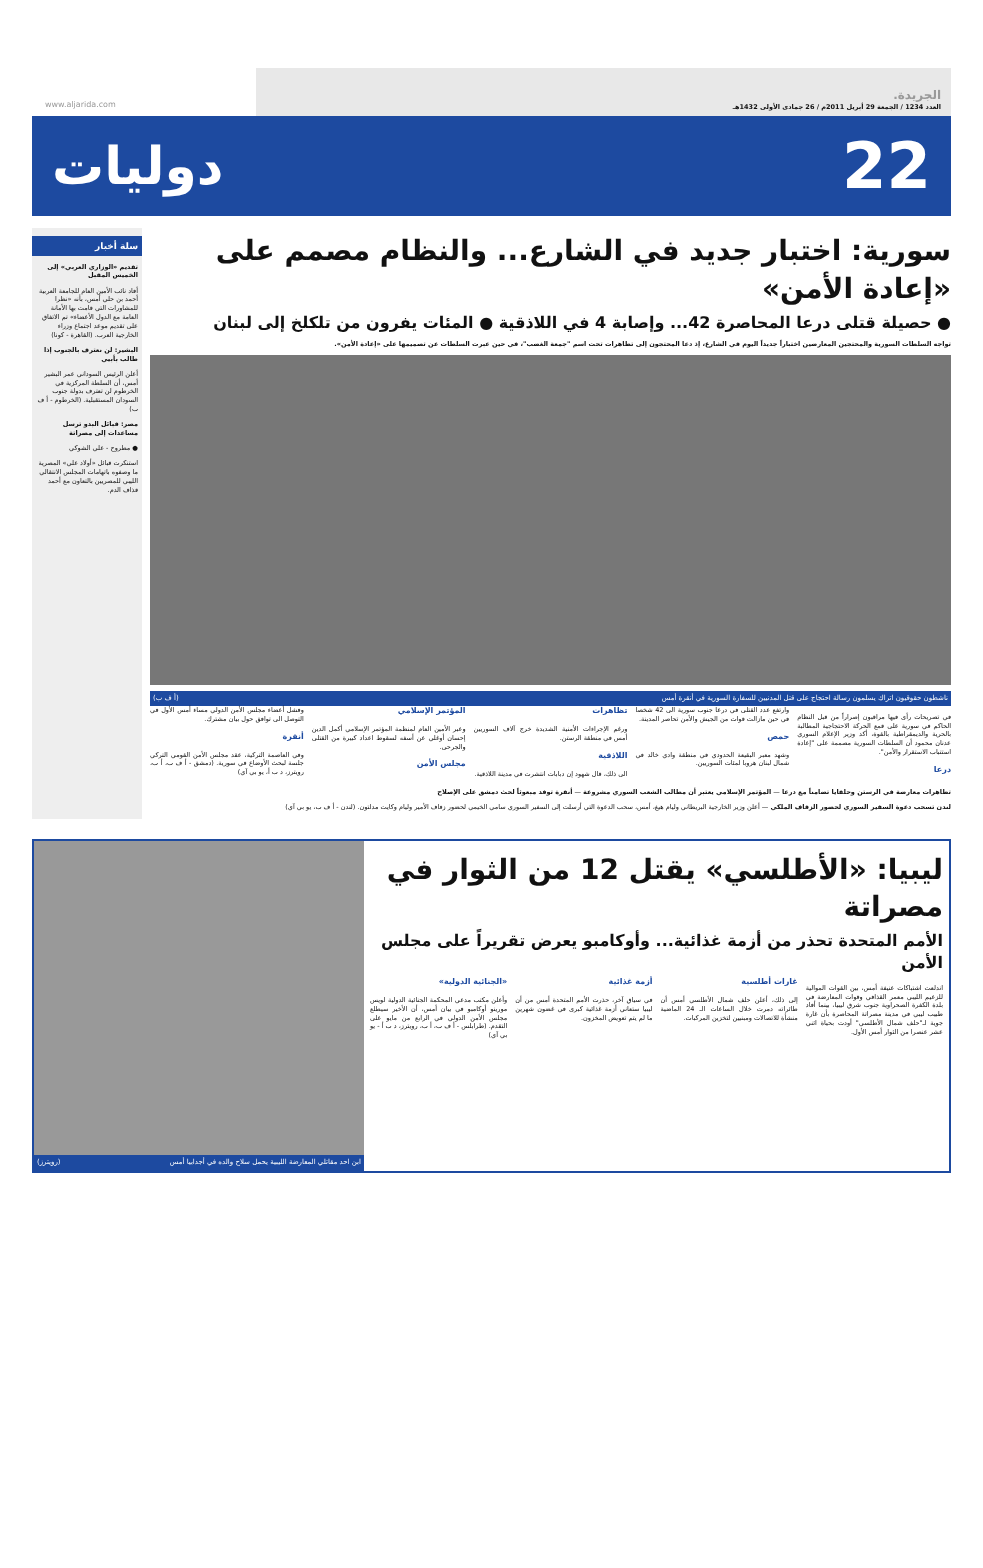الجريدة.
العدد 1234 / الجمعة 29 أبريل 2011م / 26 جمادى الأولى 1432هـ
www.aljarida.com
22 دوليات
سورية: اختبار جديد في الشارع... والنظام مصمم على «إعادة الأمن»
● حصيلة قتلى درعا المحاصرة 42... وإصابة 4 في اللاذقية ● المئات يفرون من تلكلخ إلى لبنان
تواجه السلطات السورية والمحتجين المعارضين اختباراً جديداً اليوم في الشارع، إذ دعا المحتجون إلى تظاهرات تحت اسم "جمعة الغضب"، في حين عبرت السلطات عن تصميمها على «إعادة الأمن».
ناشطون حقوقيون اتراك يسلمون رسالة احتجاج على قتل المدنيين للسفارة السورية في أنقرة أمس (أ ف ب)
في تصريحات رأى فيها مراقبون إصراراً من قبل النظام الحاكم في سورية على قمع الحركة الاحتجاجية المطالبة بالحرية والديمقراطية بالقوة، أكد وزير الإعلام السوري عدنان محمود أن السلطات السورية مصممة على "إعادة استتباب الاستقرار والأمن".
درعا
وارتفع عدد القتلى في درعا جنوب سورية الى 42 شخصا في حين مازالت قوات من الجيش والأمن تحاصر المدينة.
حمص
وشهد معبر البقيعة الحدودي في منطقة وادي خالد في شمال لبنان هروبا لمئات السوريين.
تظاهرات
ورغم الإجراءات الأمنية الشديدة خرج آلاف السوريين أمس في منطقة الرستن.
اللاذقية
الى ذلك، قال شهود إن دبابات انتشرت في مدينة اللاذقية.
المؤتمر الإسلامي
وعبر الأمين العام لمنظمة المؤتمر الإسلامي أكمل الدين إحسان أوغلي عن أسفه لسقوط اعداد كبيرة من القتلى والجرحى.
مجلس الأمن
وفشل أعضاء مجلس الأمن الدولي مساء أمس الأول في التوصل الى توافق حول بيان مشترك.
أنقرة
وفي العاصمة التركية، عقد مجلس الأمن القومي التركي جلسة لبحث الأوضاع في سورية. (دمشق - أ ف ب، أ ب، رويترز، د ب أ، يو بي آي)
تظاهرات معارضة في الرستن وحلفايا تضامناً مع درعا — المؤتمر الإسلامي يعتبر أن مطالب الشعب السوري مشروعة — أنقرة توفد مبعوثاً لحث دمشق على الإصلاح
لندن تسحب دعوة السفير السوري لحضور الزفاف الملكي — أعلن وزير الخارجية البريطاني وليام هيغ، أمس، سحب الدعوة التي أرسلت إلى السفير السوري سامي الخيمي لحضور زفاف الأمير وليام وكايت مدلتون. (لندن - أ ف ب، يو بي آي)
سلة أخبار
تقديم «الوزاري العربي» إلى الخميس المقبل
أفاد نائب الأمين العام للجامعة العربية أحمد بن حلي أمس، بأنه «نظرا للمشاورات التي قامت بها الأمانة العامة مع الدول الأعضاء» تم الاتفاق على تقديم موعد اجتماع وزراء الخارجية العرب. (القاهرة - كونا)
البشير: لن نعترف بالجنوب إذا طالب بأبيي
أعلن الرئيس السوداني عمر البشير أمس، أن السلطة المركزية في الخرطوم لن تعترف بدولة جنوب السودان المستقبلية. (الخرطوم - أ ف ب)
مصر: قبائل البدو ترسل مساعدات إلى مصراتة
● مطروح - علي الشوكي
استنكرت قبائل «أولاد علي» المصرية ما وصفوه باتهامات المجلس الانتقالي الليبي للمصريين بالتعاون مع أحمد قذاف الدم.
ليبيا: «الأطلسي» يقتل 12 من الثوار في مصراتة
الأمم المتحدة تحذر من أزمة غذائية... وأوكامبو يعرض تقريراً على مجلس الأمن
اندلعت اشتباكات عنيفة أمس، بين القوات الموالية للزعيم الليبي معمر القذافي وقوات المعارضة في بلدة الكفرة الصحراوية جنوب شرق ليبيا، بينما أفاد طبيب ليبي في مدينة مصراتة المحاصرة بأن غارة جوية لـ"حلف شمال الأطلسي" أودت بحياة اثني عشر عنصرا من الثوار أمس الأول.
غارات أطلسية
إلى ذلك، أعلن حلف شمال الأطلسي أمس أن طائراته دمرت خلال الساعات الـ 24 الماضية منشأة للاتصالات ومبنيين لتخزين المركبات.
أزمة غذائية
في سياق آخر، حذرت الأمم المتحدة أمس من أن ليبيا ستعاني أزمة غذائية كبرى في غضون شهرين ما لم يتم تعويض المخزون.
«الجنائية الدولية»
وأعلن مكتب مدعي المحكمة الجنائية الدولية لويس مورينو أوكامبو في بيان أمس، أن الأخير سيطلع مجلس الأمن الدولي في الرابع من مايو على التقدم. (طرابلس - أ ف ب، أ ب، رويترز، د ب أ - يو بي آي)
ابن احد مقاتلي المعارضة الليبية يحمل سلاح والده في أجدابيا أمس (رويترز)